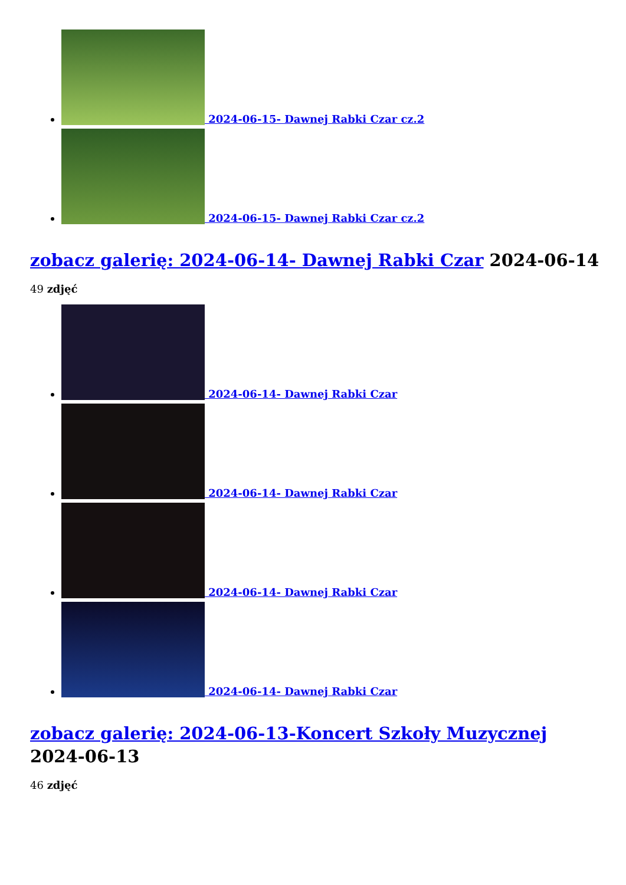2024-06-15- Dawnej Rabki Czar cz.2
2024-06-15- Dawnej Rabki Czar cz.2
zobacz galerię: 2024-06-14- Dawnej Rabki Czar 2024-06-14
49 zdjęć
2024-06-14- Dawnej Rabki Czar
2024-06-14- Dawnej Rabki Czar
2024-06-14- Dawnej Rabki Czar
2024-06-14- Dawnej Rabki Czar
zobacz galerię: 2024-06-13-Koncert Szkoły Muzycznej
2024-06-13
46 zdjęć